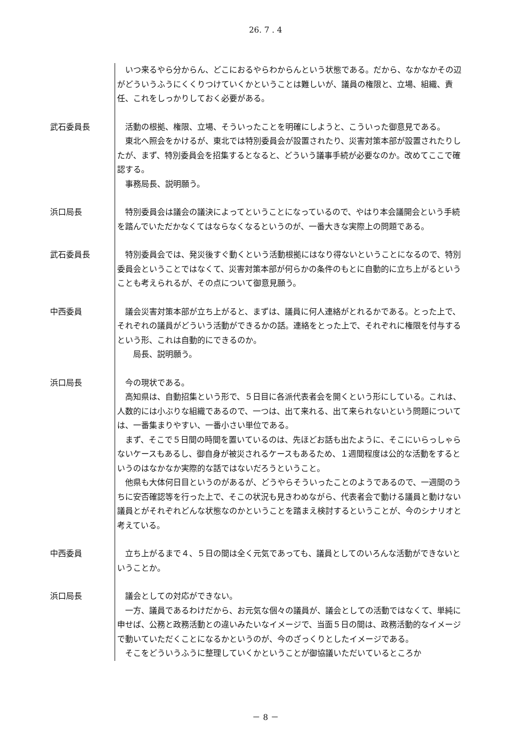26. 7 . 4
　いつ来るやら分からん、どこにおるやらわからんという状態である。だから、なかなかその辺がどういうふうにくくりつけていくかということは難しいが、議員の権限と、立場、組織、責任、これをしっかりしておく必要がある。
武石委員長 　活動の根拠、権限、立場、そういったことを明確にしようと、こういった御意見である。
　東北へ照会をかけるが、東北では特別委員会が設置されたり、災害対策本部が設置されたりしたが、まず、特別委員会を招集するとなると、どういう議事手続が必要なのか。改めてここで確認する。
　事務局長、説明願う。
浜口局長 　特別委員会は議会の議決によってということになっているので、やはり本会議開会という手続を踏んでいただかなくてはならなくなるというのが、一番大きな実際上の問題である。
武石委員長 　特別委員会では、発災後すぐ動くという活動根拠にはなり得ないということになるので、特別委員会ということではなくて、災害対策本部が何らかの条件のもとに自動的に立ち上がるということも考えられるが、その点について御意見願う。
中西委員 　議会災害対策本部が立ち上がると、まずは、議員に何人連絡がとれるかである。とった上で、それぞれの議員がどういう活動ができるかの話。連絡をとった上で、それぞれに権限を付与するという形、これは自動的にできるのか。
　　局長、説明願う。
浜口局長 　今の現状である。
　高知県は、自動招集という形で、５日目に各派代表者会を開くという形にしている。これは、人数的には小ぶりな組織であるので、一つは、出て来れる、出て来られないという問題については、一番集まりやすい、一番小さい単位である。
　まず、そこで５日間の時間を置いているのは、先ほどお話も出たように、そこにいらっしゃらないケースもあるし、御自身が被災されるケースもあるため、１週間程度は公的な活動をするというのはなかなか実際的な話ではないだろうということ。
　他県も大体何日目というのがあるが、どうやらそういったことのようであるので、一週間のうちに安否確認等を行った上で、そこの状況も見きわめながら、代表者会で動ける議員と動けない議員とがそれぞれどんな状態なのかということを踏まえ検討するということが、今のシナリオと考えている。
中西委員 　立ち上がるまで４、５日の間は全く元気であっても、議員としてのいろんな活動ができないということか。
浜口局長 　議会としての対応ができない。
　一方、議員であるわけだから、お元気な個々の議員が、議会としての活動ではなくて、単純に申せば、公務と政務活動との違いみたいなイメージで、当面５日の間は、政務活動的なイメージで動いていただくことになるかというのが、今のざっくりとしたイメージである。
　そこをどういうふうに整理していくかということが御協議いただいているところか
－ 8 －